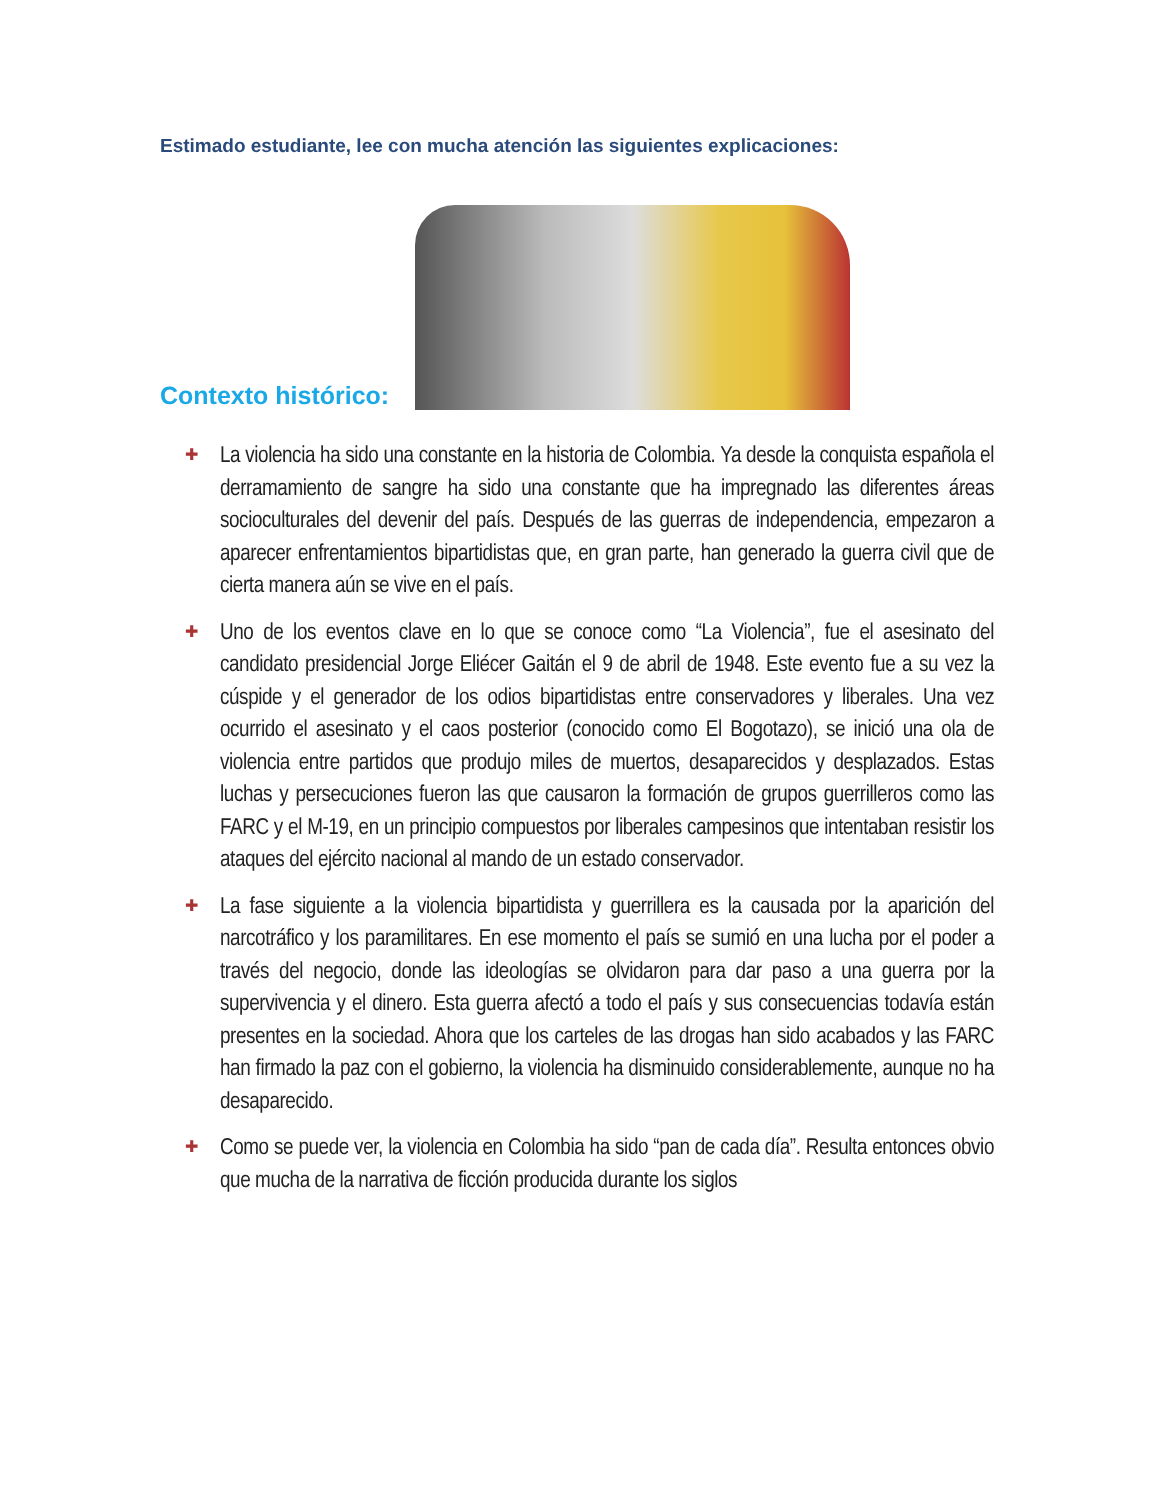Estimado estudiante, lee con mucha atención las siguientes explicaciones:
Contexto histórico:
✚ La violencia ha sido una constante en la historia de Colombia. Ya desde la conquista española el derramamiento de sangre ha sido una constante que ha impregnado las diferentes áreas socioculturales del devenir del país. Después de las guerras de independencia, empezaron a aparecer enfrentamientos bipartidistas que, en gran parte, han generado la guerra civil que de cierta manera aún se vive en el país.
✚ Uno de los eventos clave en lo que se conoce como “La Violencia”, fue el asesinato del candidato presidencial Jorge Eliécer Gaitán el 9 de abril de 1948. Este evento fue a su vez la cúspide y el generador de los odios bipartidistas entre conservadores y liberales. Una vez ocurrido el asesinato y el caos posterior (conocido como El Bogotazo), se inició una ola de violencia entre partidos que produjo miles de muertos, desaparecidos y desplazados. Estas luchas y persecuciones fueron las que causaron la formación de grupos guerrilleros como las FARC y el M-19, en un principio compuestos por liberales campesinos que intentaban resistir los ataques del ejército nacional al mando de un estado conservador.
✚ La fase siguiente a la violencia bipartidista y guerrillera es la causada por la aparición del narcotráfico y los paramilitares. En ese momento el país se sumió en una lucha por el poder a través del negocio, donde las ideologías se olvidaron para dar paso a una guerra por la supervivencia y el dinero. Esta guerra afectó a todo el país y sus consecuencias todavía están presentes en la sociedad. Ahora que los carteles de las drogas han sido acabados y las FARC han firmado la paz con el gobierno, la violencia ha disminuido considerablemente, aunque no ha desaparecido.
✚ Como se puede ver, la violencia en Colombia ha sido “pan de cada día”. Resulta entonces obvio que mucha de la narrativa de ficción producida durante los siglos